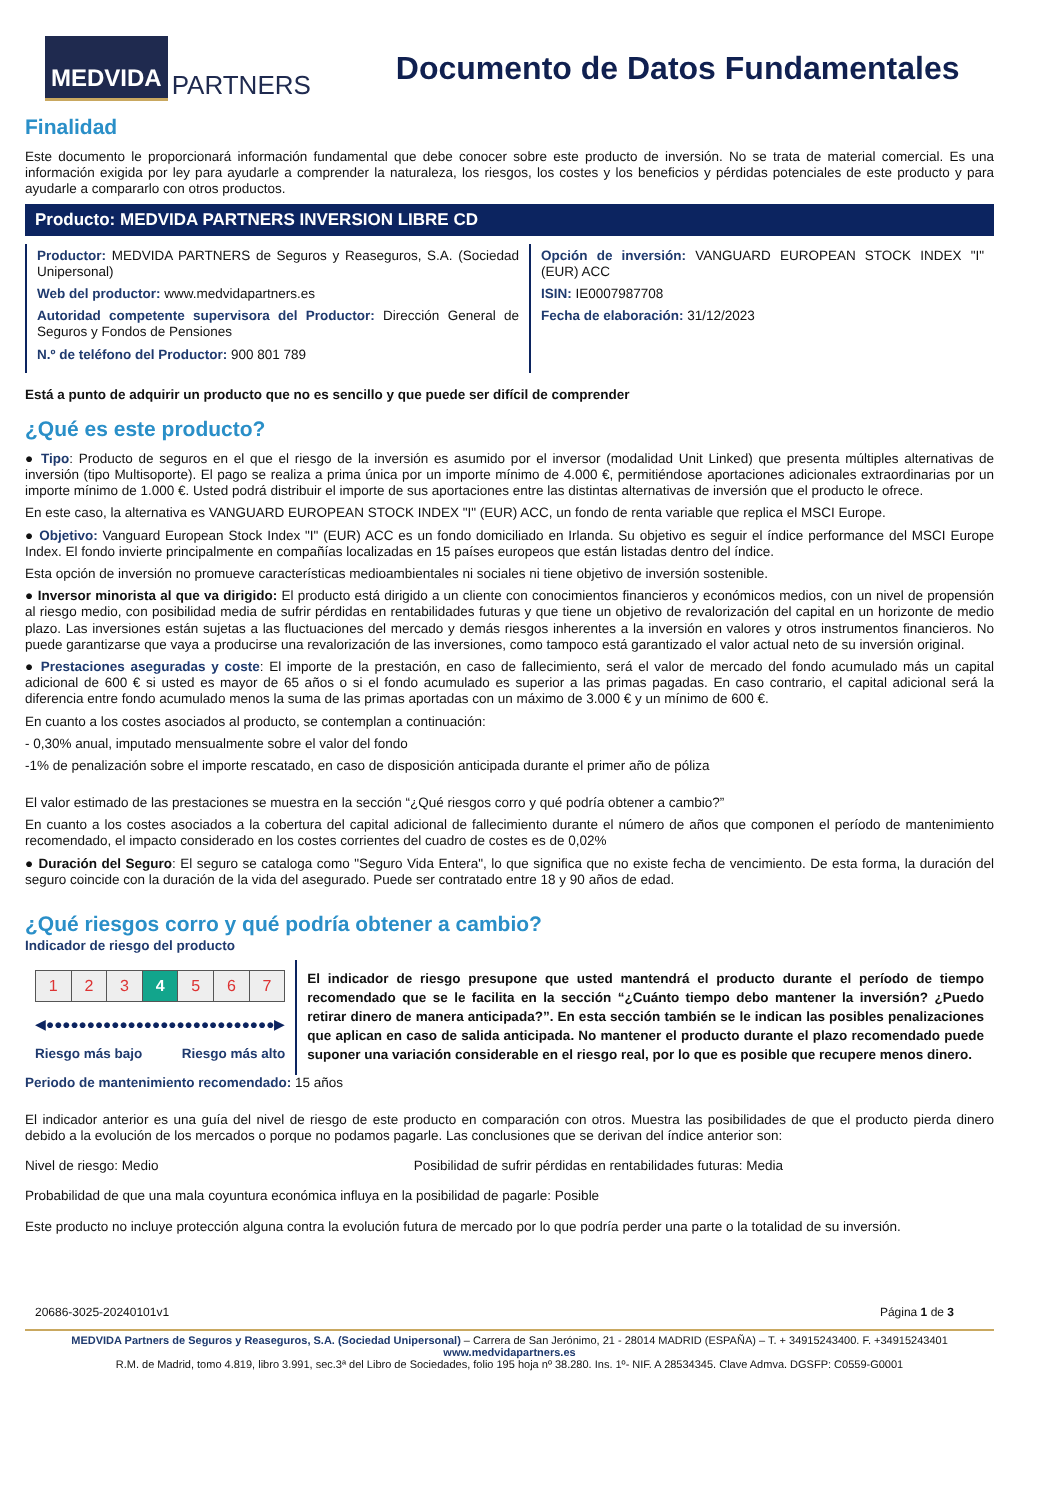MEDVIDA
PARTNERS
Documento de Datos Fundamentales
Finalidad
Este documento le proporcionará información fundamental que debe conocer sobre este producto de inversión. No se trata de material comercial. Es una información exigida por ley para ayudarle a comprender la naturaleza, los riesgos, los costes y los beneficios y pérdidas potenciales de este producto y para ayudarle a compararlo con otros productos.
Producto: MEDVIDA PARTNERS INVERSION LIBRE CD
Productor: MEDVIDA PARTNERS de Seguros y Reaseguros, S.A. (Sociedad Unipersonal)
Web del productor: www.medvidapartners.es
Autoridad competente supervisora del Productor: Dirección General de Seguros y Fondos de Pensiones
N.º de teléfono del Productor: 900 801 789
Opción de inversión: VANGUARD EUROPEAN STOCK INDEX "I" (EUR) ACC
ISIN: IE0007987708
Fecha de elaboración: 31/12/2023
Está a punto de adquirir un producto que no es sencillo y que puede ser difícil de comprender
¿Qué es este producto?
● Tipo: Producto de seguros en el que el riesgo de la inversión es asumido por el inversor (modalidad Unit Linked) que presenta múltiples alternativas de inversión (tipo Multisoporte). El pago se realiza a prima única por un importe mínimo de 4.000 €, permitiéndose aportaciones adicionales extraordinarias por un importe mínimo de 1.000 €. Usted podrá distribuir el importe de sus aportaciones entre las distintas alternativas de inversión que el producto le ofrece.
En este caso, la alternativa es VANGUARD EUROPEAN STOCK INDEX "I" (EUR) ACC, un fondo de renta variable que replica el MSCI Europe.
● Objetivo: Vanguard European Stock Index "I" (EUR) ACC es un fondo domiciliado en Irlanda. Su objetivo es seguir el índice performance del MSCI Europe Index. El fondo invierte principalmente en compañías localizadas en 15 países europeos que están listadas dentro del índice.
Esta opción de inversión no promueve características medioambientales ni sociales ni tiene objetivo de inversión sostenible.
● Inversor minorista al que va dirigido: El producto está dirigido a un cliente con conocimientos financieros y económicos medios, con un nivel de propensión al riesgo medio, con posibilidad media de sufrir pérdidas en rentabilidades futuras y que tiene un objetivo de revalorización del capital en un horizonte de medio plazo. Las inversiones están sujetas a las fluctuaciones del mercado y demás riesgos inherentes a la inversión en valores y otros instrumentos financieros. No puede garantizarse que vaya a producirse una revalorización de las inversiones, como tampoco está garantizado el valor actual neto de su inversión original.
● Prestaciones aseguradas y coste: El importe de la prestación, en caso de fallecimiento, será el valor de mercado del fondo acumulado más un capital adicional de 600 € si usted es mayor de 65 años o si el fondo acumulado es superior a las primas pagadas. En caso contrario, el capital adicional será la diferencia entre fondo acumulado menos la suma de las primas aportadas con un máximo de 3.000 € y un mínimo de 600 €.
En cuanto a los costes asociados al producto, se contemplan a continuación:
- 0,30% anual, imputado mensualmente sobre el valor del fondo
-1% de penalización sobre el importe rescatado, en caso de disposición anticipada durante el primer año de póliza
El valor estimado de las prestaciones se muestra en la sección “¿Qué riesgos corro y qué podría obtener a cambio?”
En cuanto a los costes asociados a la cobertura del capital adicional de fallecimiento durante el número de años que componen el período de mantenimiento recomendado, el impacto considerado en los costes corrientes del cuadro de costes es de 0,02%
● Duración del Seguro: El seguro se cataloga como "Seguro Vida Entera", lo que significa que no existe fecha de vencimiento. De esta forma, la duración del seguro coincide con la duración de la vida del asegurado. Puede ser contratado entre 18 y 90 años de edad.
¿Qué riesgos corro y qué podría obtener a cambio?
Indicador de riesgo del producto
| 1 | 2 | 3 | 4 | 5 | 6 | 7 |
◀●●●●●●●●●●●●●●●●●●●●●●●●●●●●▶
Riesgo más bajo Riesgo más alto
El indicador de riesgo presupone que usted mantendrá el producto durante el período de tiempo recomendado que se le facilita en la sección “¿Cuánto tiempo debo mantener la inversión? ¿Puedo retirar dinero de manera anticipada?”. En esta sección también se le indican las posibles penalizaciones que aplican en caso de salida anticipada. No mantener el producto durante el plazo recomendado puede suponer una variación considerable en el riesgo real, por lo que es posible que recupere menos dinero.
Periodo de mantenimiento recomendado: 15 años
El indicador anterior es una guía del nivel de riesgo de este producto en comparación con otros. Muestra las posibilidades de que el producto pierda dinero debido a la evolución de los mercados o porque no podamos pagarle. Las conclusiones que se derivan del índice anterior son:
Nivel de riesgo: Medio Posibilidad de sufrir pérdidas en rentabilidades futuras: Media
Probabilidad de que una mala coyuntura económica influya en la posibilidad de pagarle: Posible
Este producto no incluye protección alguna contra la evolución futura de mercado por lo que podría perder una parte o la totalidad de su inversión.
20686-3025-20240101v1 Página 1 de 3
MEDVIDA Partners de Seguros y Reaseguros, S.A. (Sociedad Unipersonal) – Carrera de San Jerónimo, 21 - 28014 MADRID (ESPAÑA) – T. + 34915243400. F. +34915243401 www.medvidapartners.es
R.M. de Madrid, tomo 4.819, libro 3.991, sec.3ª del Libro de Sociedades, folio 195 hoja nº 38.280. Ins. 1º- NIF. A 28534345. Clave Admva. DGSFP: C0559-G0001